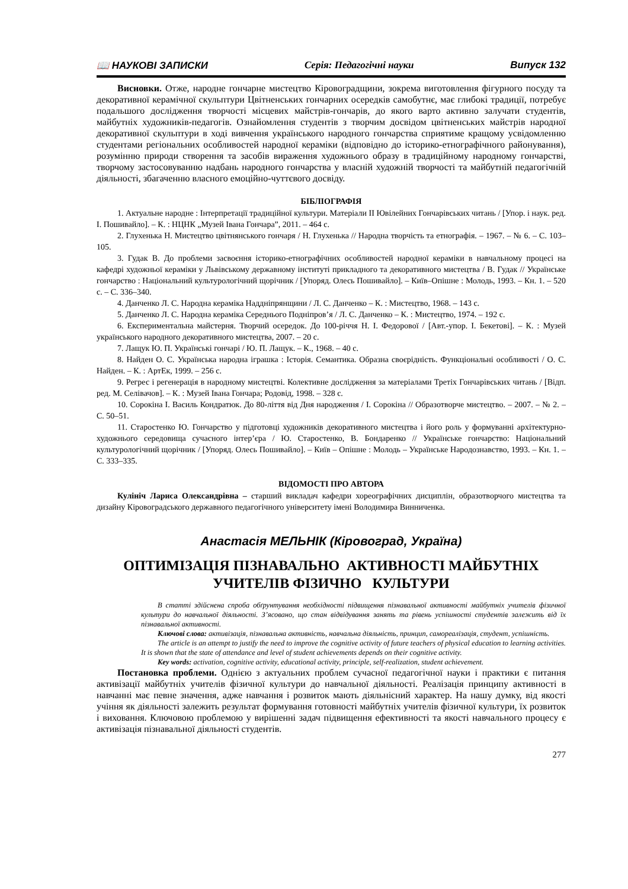📖 НАУКОВІ ЗАПИСКИ Серія: Педагогічні науки Випуск 132
Висновки. Отже, народне гончарне мистецтво Кіровоградщини, зокрема виготовлення фігурного посуду та декоративної керамічної скульптури Цвітненських гончарних осередків самобутнє, має глибокі традиції, потребує подальшого дослідження творчості місцевих майстрів-гончарів, до якого варто активно залучати студентів, майбутніх художників-педагогів. Ознайомлення студентів з творчим досвідом цвітненських майстрів народної декоративної скульптури в ході вивчення українського народного гончарства сприятиме кращому усвідомленню студентами регіональних особливостей народної кераміки (відповідно до історико-етнографічного районування), розумінню природи створення та засобів вираження художнього образу в традиційному народному гончарстві, творчому застосовуванню надбань народного гончарства у власній художній творчості та майбутній педагогічній діяльності, збагаченню власного емоційно-чуттєвого досвіду.
БІБЛІОГРАФІЯ
1. Актуальне народне : Інтерпретації традиційної культури. Матеріали II Ювілейних Гончарівських читань / [Упор. і наук. ред. І. Пошивайло]. – К. : НЦНК „Музей Івана Гончара”, 2011. – 464 с.
2. Глухенька Н. Мистецтво цвітнянського гончаря / Н. Глухенька // Народна творчість та етнографія. – 1967. – № 6. – С. 103–105.
3. Гудак В. До проблеми засвоєння історико-етнографічних особливостей народної кераміки в навчальному процесі на кафедрі художньої кераміки у Львівському державному інституті прикладного та декоративного мистецтва / В. Гудак // Українське гончарство : Національний культурологічний щорічник / [Упоряд. Олесь Пошивайло]. – Київ–Опішне : Молодь, 1993. – Кн. 1. – 520 с. – С. 336–340.
4. Данченко Л. С. Народна кераміка Наддніпрянщини / Л. С. Данченко – К. : Мистецтво, 1968. – 143 с.
5. Данченко Л. С. Народна кераміка Середнього Подніпров’я / Л. С. Данченко – К. : Мистецтво, 1974. – 192 с.
6. Експериментальна майстерня. Творчий осередок. До 100-річчя Н. І. Федорової / [Авт.-упор. І. Бекетові]. – К. : Музей українського народного декоративного мистецтва, 2007. – 20 с.
7. Лащук Ю. П. Українські гончарі / Ю. П. Лащук. – К., 1968. – 40 с.
8. Найден О. С. Українська народна іграшка : Історія. Семантика. Образна своєрідність. Функціональні особливості / О. С. Найден. – К. : АртЕк, 1999. – 256 с.
9. Регрес і регенерація в народному мистецтві. Колективне дослідження за матеріалами Третіх Гончарівських читань / [Відп. ред. М. Селівачов]. – К. : Музей Івана Гончара; Родовід, 1998. – 328 с.
10. Сорокіна І. Василь Кондратюк. До 80-ліття від Дня народження / І. Сорокіна // Образотворче мистецтво. – 2007. – № 2. – С. 50–51.
11. Старостенко Ю. Гончарство у підготовці художників декоративного мистецтва і його роль у формуванні архітектурно-художнього середовища сучасного інтер’єра / Ю. Старостенко, В. Бондаренко // Українське гончарство: Національний культурологічний щорічник / [Упоряд. Олесь Пошивайло]. – Київ – Опішне : Молодь – Українське Народознавство, 1993. – Кн. 1. – С. 333–335.
ВІДОМОСТІ ПРО АВТОРА
Кулініч Лариса Олександрівна – старший викладач кафедри хореографічних дисциплін, образотворчого мистецтва та дизайну Кіровоградського державного педагогічного університету імені Володимира Винниченка.
Анастасія МЕЛЬНІК (Кіровоград, Україна)
ОПТИМІЗАЦІЯ ПІЗНАВАЛЬНО АКТИВНОСТІ МАЙБУТНІХ УЧИТЕЛІВ ФІЗИЧНО КУЛЬТУРИ
В статті здійснена спроба обґрунтування необхідності підвищення пізнавальної активності майбутніх учителів фізичної культури до навчальної діяльності. З’ясовано, що стан відвідування занять та рівень успішності студентів залежить від їх пізнавальної активності.
Ключові слова: активізація, пізнавальна активність, навчальна діяльність, принцип, самореалізація, студент, успішність.
The article is an attempt to justify the need to improve the cognitive activity of future teachers of physical education to learning activities. It is shown that the state of attendance and level of student achievements depends on their cognitive activity.
Key words: activation, cognitive activity, educational activity, principle, self-realization, student achievement.
Постановка проблеми. Однією з актуальних проблем сучасної педагогічної науки і практики є питання активізації майбутніх учителів фізичної культури до навчальної діяльності. Реалізація принципу активності в навчанні має певне значення, адже навчання і розвиток мають діяльнісний характер. На нашу думку, від якості учіння як діяльності залежить результат формування готовності майбутніх учителів фізичної культури, їх розвиток і виховання. Ключовою проблемою у вирішенні задач підвищення ефективності та якості навчального процесу є активізація пізнавальної діяльності студентів.
277